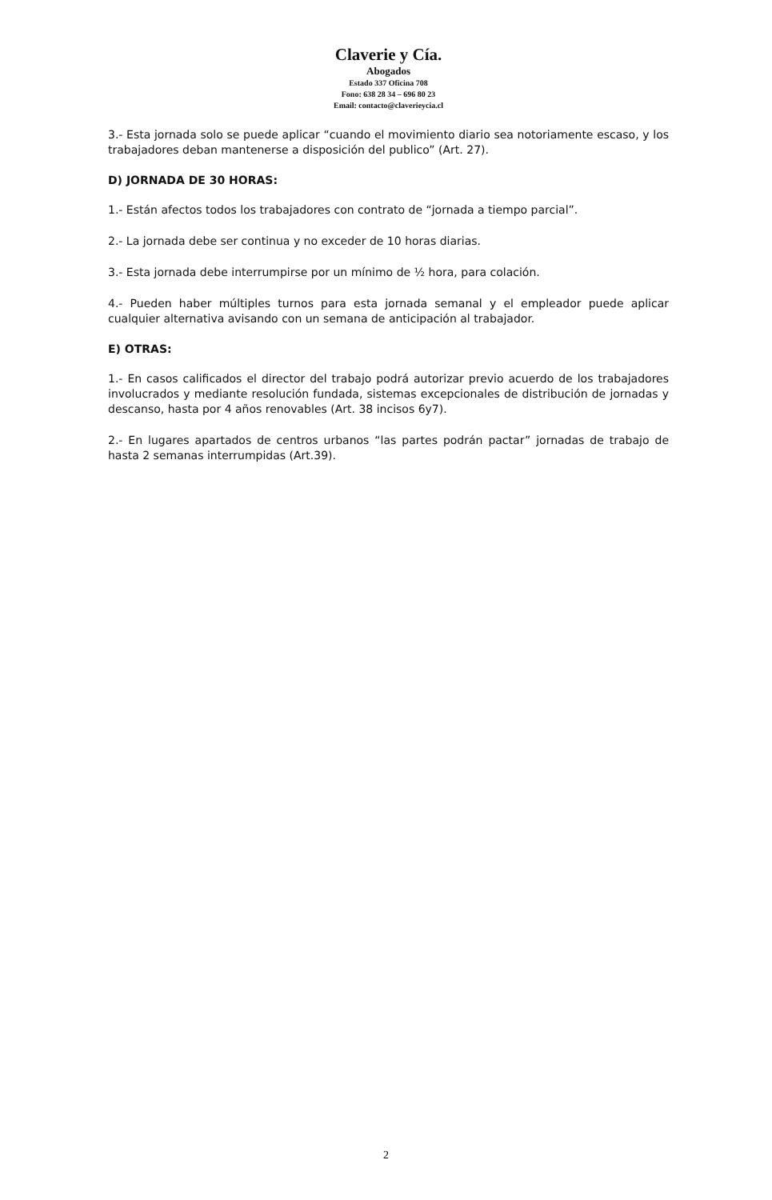Claverie y Cía.
Abogados
Estado 337 Oficina 708
Fono: 638 28 34 – 696 80 23
Email: contacto@claverieycia.cl
3.- Esta jornada solo se puede aplicar “cuando el movimiento diario sea notoriamente escaso, y los trabajadores deban mantenerse a disposición del publico” (Art. 27).
D) JORNADA DE 30 HORAS:
1.- Están afectos todos los trabajadores con contrato de “jornada a tiempo parcial”.
2.- La jornada debe ser continua y no exceder de 10 horas diarias.
3.- Esta jornada debe interrumpirse por un mínimo de ½ hora, para colación.
4.- Pueden haber múltiples turnos para esta jornada semanal y el empleador puede aplicar cualquier alternativa avisando con un semana de anticipación al trabajador.
E) OTRAS:
1.- En casos calificados el director del trabajo podrá autorizar previo acuerdo de los trabajadores involucrados y mediante resolución fundada, sistemas excepcionales de distribución de jornadas y descanso, hasta por 4 años renovables (Art. 38 incisos 6y7).
2.- En lugares apartados de centros urbanos “las partes podrán pactar” jornadas de trabajo de hasta 2 semanas interrumpidas (Art.39).
2